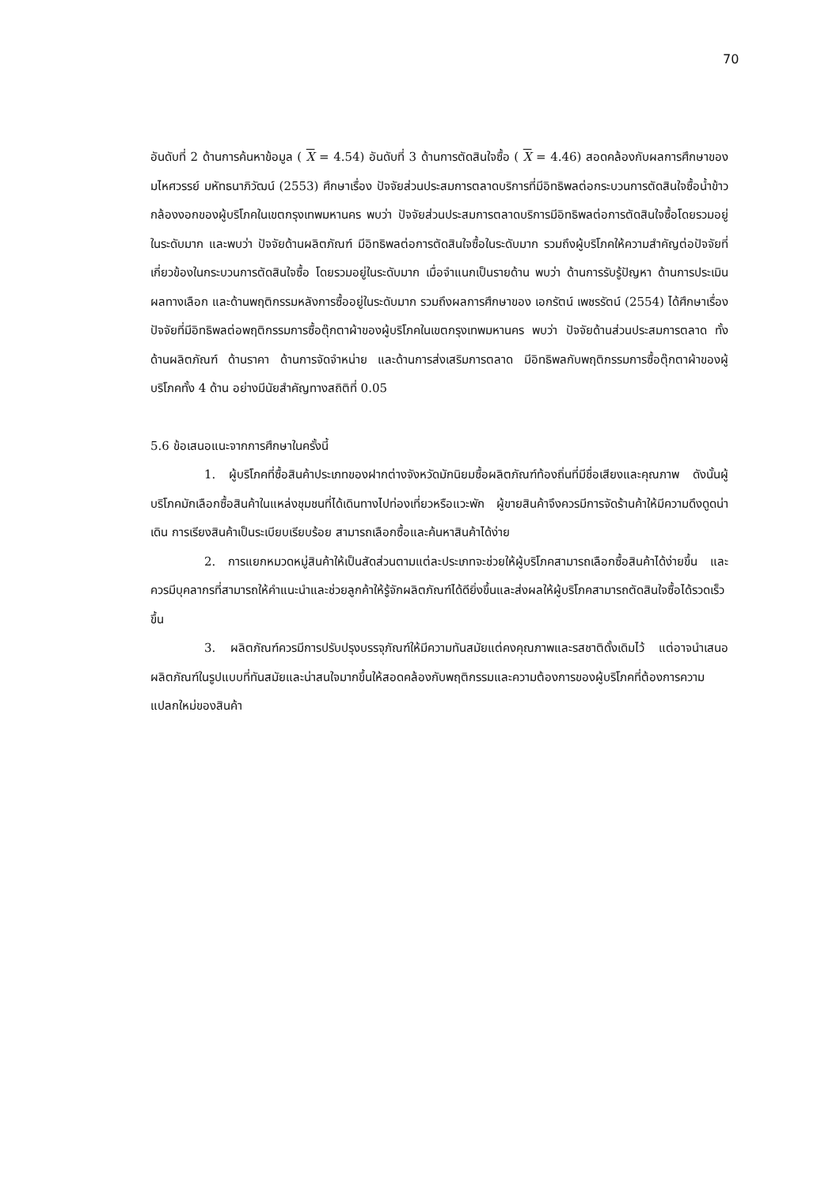70
อันดับที่ 2 ด้านการค้นหาข้อมูล ( X = 4.54) อันดับที่ 3 ด้านการตัดสินใจซื้อ ( X = 4.46) สอดคล้องกับผลการศึกษาของ มไหศวรรย์ มหัทธนาภิวัฒน์ (2553) ศึกษาเรื่อง ปัจจัยส่วนประสมการตลาดบริการที่มีอิทธิพลต่อกระบวนการตัดสินใจซื้อน้ำข้าวกล้องงอกของผู้บริโภคในเขตกรุงเทพมหานคร พบว่า ปัจจัยส่วนประสมการตลาดบริการมีอิทธิพลต่อการตัดสินใจซื้อโดยรวมอยู่ในระดับมาก และพบว่า ปัจจัยด้านผลิตภัณฑ์ มีอิทธิพลต่อการตัดสินใจซื้อในระดับมาก รวมถึงผู้บริโภคให้ความสำคัญต่อปัจจัยที่เกี่ยวข้องในกระบวนการตัดสินใจซื้อ โดยรวมอยู่ในระดับมาก เมื่อจำแนกเป็นรายด้าน พบว่า ด้านการรับรู้ปัญหา ด้านการประเมินผลทางเลือก และด้านพฤติกรรมหลังการซื้ออยู่ในระดับมาก รวมถึงผลการศึกษาของ เอกรัตน์ เพชรรัตน์ (2554) ได้ศึกษาเรื่อง ปัจจัยที่มีอิทธิพลต่อพฤติกรรมการซื้อตุ๊กตาผ้าของผู้บริโภคในเขตกรุงเทพมหานคร พบว่า ปัจจัยด้านส่วนประสมการตลาด ทั้งด้านผลิตภัณฑ์ ด้านราคา ด้านการจัดจำหน่าย และด้านการส่งเสริมการตลาด มีอิทธิพลกับพฤติกรรมการซื้อตุ๊กตาผ้าของผู้บริโภคทั้ง 4 ด้าน อย่างมีนัยสำคัญทางสถิติที่ 0.05
5.6 ข้อเสนอแนะจากการศึกษาในครั้งนี้
1. ผู้บริโภคที่ซื้อสินค้าประเภทของฝากต่างจังหวัดมักนิยมซื้อผลิตภัณฑ์ท้องถิ่นที่มีชื่อเสียงและคุณภาพ ดังนั้นผู้บริโภคมักเลือกซื้อสินค้าในแหล่งชุมชนที่ได้เดินทางไปท่องเที่ยวหรือแวะพัก ผู้ขายสินค้าจึงควรมีการจัดร้านค้าให้มีความดึงดูดน่าเดิน การเรียงสินค้าเป็นระเบียบเรียบร้อย สามารถเลือกซื้อและค้นหาสินค้าได้ง่าย
2. การแยกหมวดหมู่สินค้าให้เป็นสัดส่วนตามแต่ละประเภทจะช่วยให้ผู้บริโภคสามารถเลือกซื้อสินค้าได้ง่ายขึ้น และควรมีบุคลากรที่สามารถให้คำแนะนำและช่วยลูกค้าให้รู้จักผลิตภัณฑ์ได้ดียิ่งขึ้นและส่งผลให้ผู้บริโภคสามารถตัดสินใจซื้อได้รวดเร็วขึ้น
3. ผลิตภัณฑ์ควรมีการปรับปรุงบรรจุภัณฑ์ให้มีความทันสมัยแต่คงคุณภาพและรสชาติดั้งเดิมไว้ แต่อาจนำเสนอผลิตภัณฑ์ในรูปแบบที่ทันสมัยและน่าสนใจมากขึ้นให้สอดคล้องกับพฤติกรรมและความต้องการของผู้บริโภคที่ต้องการความแปลกใหม่ของสินค้า